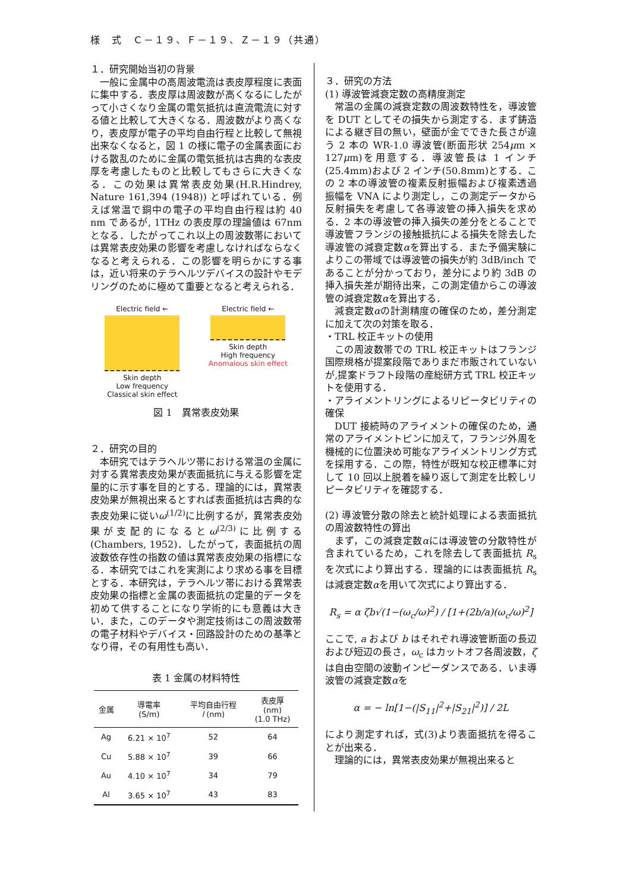様　式　Ｃ－１９、Ｆ－１９、Ｚ－１９（共通）
１．研究開始当初の背景
一般に金属中の高周波電流は表皮厚程度に表面に集中する．表皮厚は周波数が高くなるにしたがって小さくなり金属の電気抵抗は直流電流に対する値と比較して大きくなる．周波数がより高くなり，表皮厚が電子の平均自由行程と比較して無視出来なくなると，図 1 の様に電子の金属表面における散乱のために金属の電気抵抗は古典的な表皮厚を考慮したものと比較してもさらに大きくなる．この効果は異常表皮効果(H.R.Hindrey, Nature 161,394 (1948)) と呼ばれている．例えば常温で銅中の電子の平均自由行程は約 40 nm であるが, 1THz の表皮厚の理論値は 67nm となる．したがってこれ以上の周波数帯においては異常表皮効果の影響を考慮しなければならなくなると考えられる．この影響を明らかにする事は，近い将来のテラヘルツデバイスの設計やモデリングのために極めて重要となると考えられる．
Electric field ←
Skin depth
Low frequency
Classical skin effect
Electric field ←
Skin depth
High frequency
Anomalous skin effect
図 1　異常表皮効果
２．研究の目的
本研究ではテラヘルツ帯における常温の金属に対する異常表皮効果が表面抵抗に与える影響を定量的に示す事を目的とする．理論的には，異常表皮効果が無視出来るとすれば表面抵抗は古典的な表皮効果に従いω<sup>(1/2)</sup>に比例するが，異常表皮効果が支配的になるとω<sup>(2/3)</sup>に比例する(Chambers, 1952)．したがって，表面抵抗の周波数依存性の指数の値は異常表皮効果の指標になる．本研究ではこれを実測により求める事を目標とする．本研究は，テラヘルツ帯における異常表皮効果の指標と金属の表面抵抗の定量的データを初めて供することになり学術的にも意義は大きい．また，このデータや測定技術はこの周波数帯の電子材料やデバイス・回路設計のための基準となり得，その有用性も高い．
表 1 金属の材料特性
| 金属 | 導電率 (S/m) | 平均自由行程 l (nm) | 表皮厚 (nm) (1.0 THz) |
| --- | --- | --- | --- |
| Ag | 6.21 × 10<sup>7</sup> | 52 | 64 |
| Cu | 5.88 × 10<sup>7</sup> | 39 | 66 |
| Au | 4.10 × 10<sup>7</sup> | 34 | 79 |
| Al | 3.65 × 10<sup>7</sup> | 43 | 83 |
３．研究の方法
(1) 導波管減衰定数の高精度測定
常温の金属の減衰定数の周波数特性を，導波管を DUT としてその損失から測定する．まず鋳造による継ぎ目の無い，壁面が金でできた長さが違う 2 本の WR-1.0 導波管(断面形状 254μm × 127μm)を用意する．導波管長は 1 インチ(25.4mm)および 2 インチ(50.8mm)とする．この 2 本の導波管の複素反射振幅および複素透過振幅を VNA により測定し，この測定データから反射損失を考慮して各導波管の挿入損失を求める．2 本の導波管の挿入損失の差分をとることで導波管フランジの接触抵抗による損失を除去した導波管の減衰定数αを算出する．また予備実験によりこの帯域では導波管の損失が約 3dB/inch であることが分かっており，差分により約 3dB の挿入損失差が期待出来，この測定値からこの導波管の減衰定数αを算出する．
減衰定数αの計測精度の確保のため，差分測定に加えて次の対策を取る．
・TRL 校正キットの使用
この周波数帯での TRL 校正キットはフランジ国際規格が提案段階でありまだ市販されていないが,提案ドラフト段階の産総研方式 TRL 校正キットを使用する．
・アライメントリングによるリピータビリティの確保
DUT 接続時のアライメントの確保のため，通常のアライメントピンに加えて，フランジ外周を機械的に位置決め可能なアライメントリング方式を採用する．この際，特性が既知な校正標準に対して 10 回以上脱着を繰り返して測定を比較しリピータビリティを確認する．
(2) 導波管分散の除去と統計処理による表面抵抗の周波数特性の算出
まず，この減衰定数αには導波管の分散特性が含まれているため，これを除去して表面抵抗 R<sub>s</sub> を次式により算出する．理論的には表面抵抗 R<sub>s</sub> は減衰定数αを用いて次式により算出する．
R<sub>s</sub> = α ζb√(1−(ω<sub>c</sub>/ω)<sup>2</sup>) / [1+(2b/a)(ω<sub>c</sub>/ω)<sup>2</sup>]
ここで, a および b はそれぞれ導波管断面の長辺および短辺の長さ，ω<sub>c</sub> はカットオフ各周波数，ζは自由空間の波動インピーダンスである．いま導波管の減衰定数αを
α = − ln[1−(|S<sub>11</sub>|<sup>2</sup>+|S<sub>21</sub>|<sup>2</sup>)] / 2L
により測定すれば，式(3)より表面抵抗を得ることが出来る．
理論的には，異常表皮効果が無視出来ると